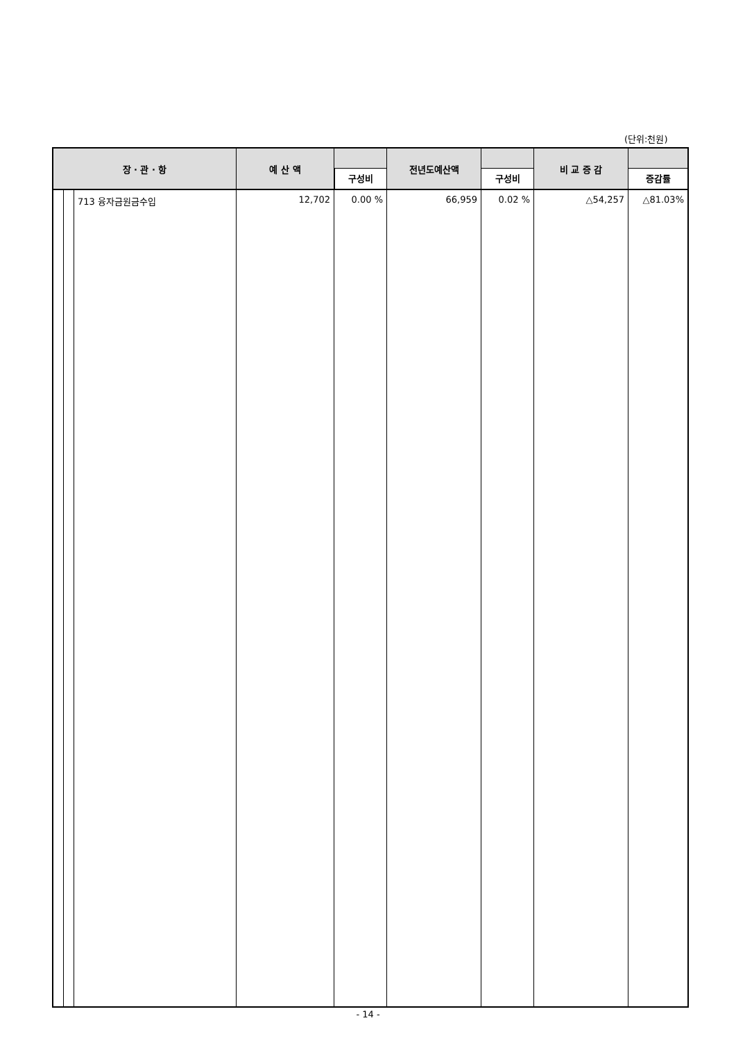(단위:천원)
| 장 · 관 · 항 | | | 예 산 액 | 구성비 | 전년도예산액 | 구성비 | 비 교 증 감 | 증감률 |
| --- | --- | --- | --- | --- | --- | --- | --- | --- |
| | | 713 융자금원금수입 | 12,702 | 0.00 % | 66,959 | 0.02 % | △54,257 | △81.03% |
- 14 -